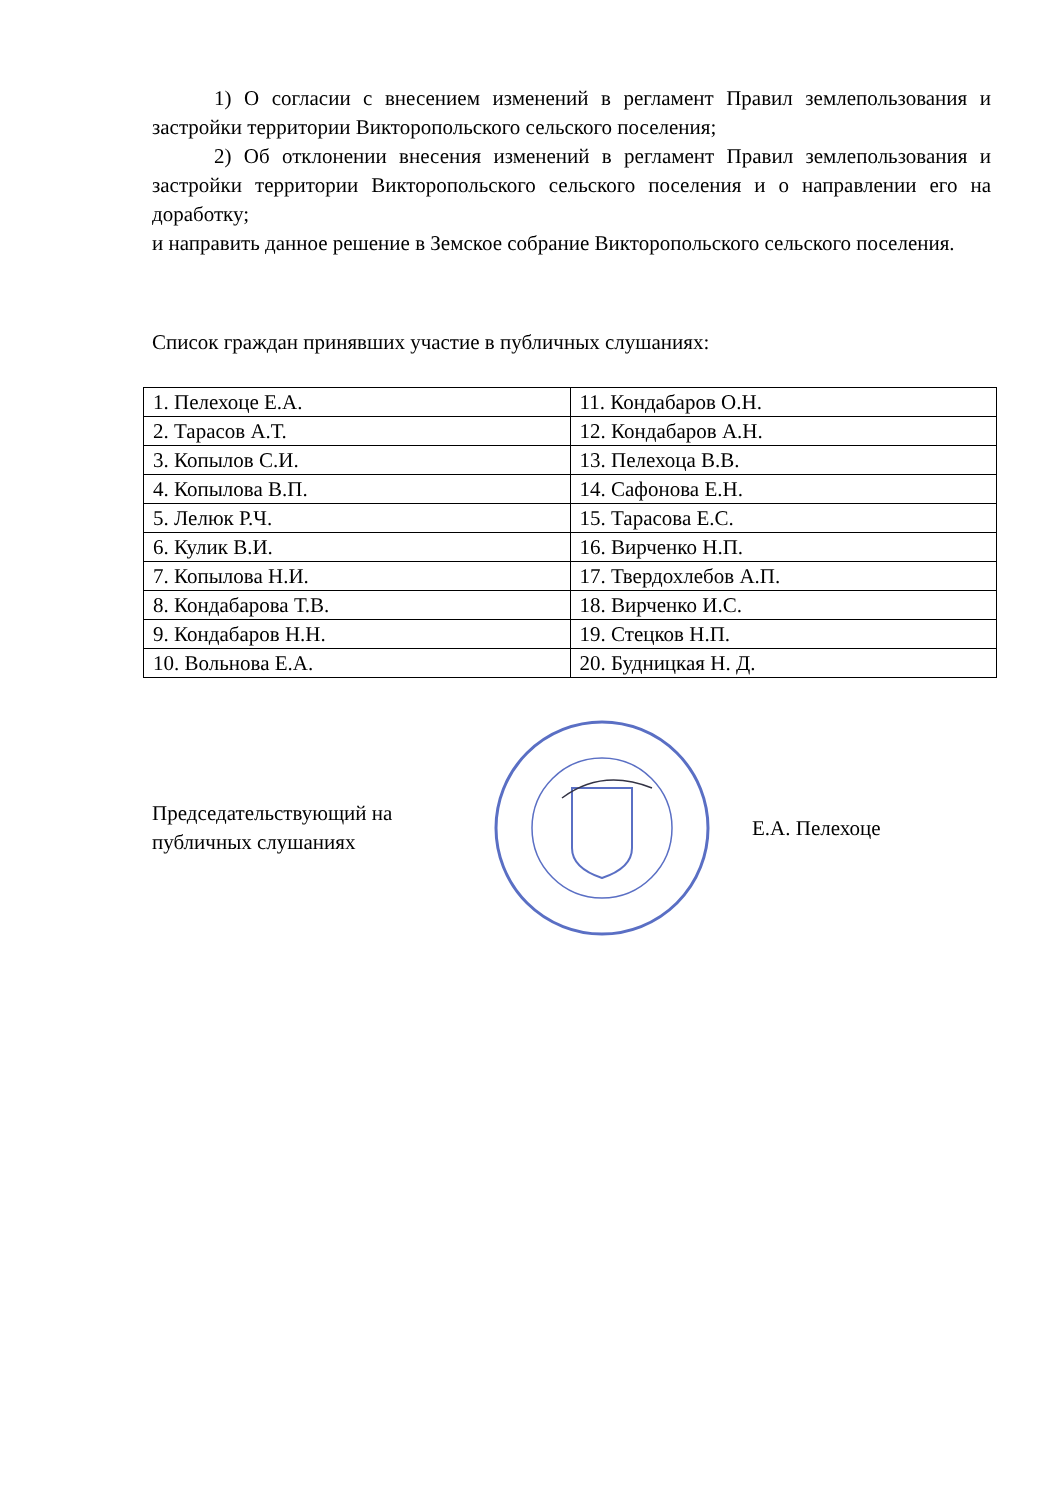1) О согласии с внесением изменений в регламент Правил землепользования и застройки территории Викторопольского сельского поселения;
2) Об отклонении внесения изменений в регламент Правил землепользования и застройки территории Викторопольского сельского поселения и о направлении его на доработку;
и направить данное решение в Земское собрание Викторопольского сельского поселения.
Список граждан принявших участие в публичных слушаниях:
| 1. Пелехоце Е.А. | 11. Кондабаров О.Н. |
| 2. Тарасов А.Т. | 12. Кондабаров А.Н. |
| 3. Копылов С.И. | 13. Пелехоца В.В. |
| 4. Копылова В.П. | 14. Сафонова Е.Н. |
| 5. Лелюк Р.Ч. | 15. Тарасова Е.С. |
| 6. Кулик В.И. | 16. Вирченко Н.П. |
| 7. Копылова Н.И. | 17. Твердохлебов А.П. |
| 8. Кондабарова Т.В. | 18. Вирченко И.С. |
| 9. Кондабаров Н.Н. | 19. Стецков Н.П. |
| 10. Вольнова Е.А. | 20. Будницкая Н. Д. |
Председательствующий на
публичных слушаниях
Е.А. Пелехоце